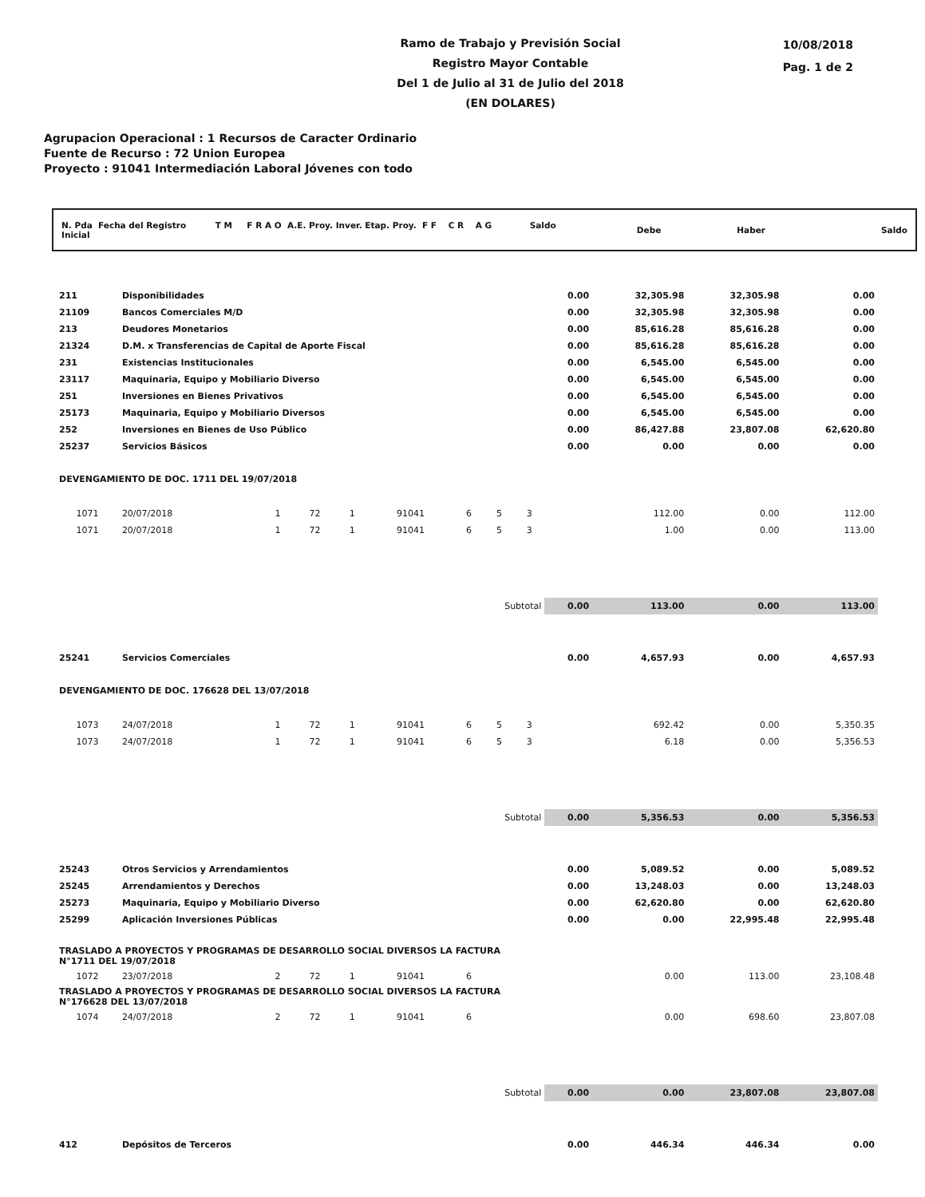Ramo de Trabajo y Previsión Social
Registro Mayor Contable
Del 1 de Julio al 31 de Julio del 2018
(EN DOLARES)
10/08/2018
Pag. 1 de 2
Agrupacion Operacional : 1 Recursos de Caracter Ordinario
Fuente de Recurso : 72 Union Europea
Proyecto : 91041 Intermediación Laboral Jóvenes con todo
N. Pda Fecha del Registro T M F R A O A.E. Proy. Inver. Etap. Proy. F F C R A G Saldo Inicial Debe Haber Saldo
| 211 | Disponibilidades | | | | | | | | 0.00 | 32,305.98 | 32,305.98 | 0.00 |
| 21109 | Bancos Comerciales M/D | | | | | | | | 0.00 | 32,305.98 | 32,305.98 | 0.00 |
| 213 | Deudores Monetarios | | | | | | | | 0.00 | 85,616.28 | 85,616.28 | 0.00 |
| 21324 | D.M. x Transferencias de Capital de Aporte Fiscal | | | | | | | | 0.00 | 85,616.28 | 85,616.28 | 0.00 |
| 231 | Existencias Institucionales | | | | | | | | 0.00 | 6,545.00 | 6,545.00 | 0.00 |
| 23117 | Maquinaria, Equipo y Mobiliario Diverso | | | | | | | | 0.00 | 6,545.00 | 6,545.00 | 0.00 |
| 251 | Inversiones en Bienes Privativos | | | | | | | | 0.00 | 6,545.00 | 6,545.00 | 0.00 |
| 25173 | Maquinaria, Equipo y Mobiliario Diversos | | | | | | | | 0.00 | 6,545.00 | 6,545.00 | 0.00 |
| 252 | Inversiones en Bienes de Uso Público | | | | | | | | 0.00 | 86,427.88 | 23,807.08 | 62,620.80 |
| 25237 | Servicios Básicos | | | | | | | | 0.00 | 0.00 | 0.00 | 0.00 |
| DEVENGAMIENTO DE DOC. 1711 DEL 19/07/2018 | | | | | | | | | | | | |
| 1071 | 20/07/2018 | 1 | 72 | 1 | 91041 | 6 | 5 | 3 | | 112.00 | 0.00 | 112.00 |
| 1071 | 20/07/2018 | 1 | 72 | 1 | 91041 | 6 | 5 | 3 | | 1.00 | 0.00 | 113.00 |
| Subtotal | | | | | | | | | 0.00 | 113.00 | 0.00 | 113.00 |
| 25241 | Servicios Comerciales | | | | | | | | 0.00 | 4,657.93 | 0.00 | 4,657.93 |
| DEVENGAMIENTO DE DOC. 176628 DEL 13/07/2018 | | | | | | | | | | | | |
| 1073 | 24/07/2018 | 1 | 72 | 1 | 91041 | 6 | 5 | 3 | | 692.42 | 0.00 | 5,350.35 |
| 1073 | 24/07/2018 | 1 | 72 | 1 | 91041 | 6 | 5 | 3 | | 6.18 | 0.00 | 5,356.53 |
| Subtotal | | | | | | | | | 0.00 | 5,356.53 | 0.00 | 5,356.53 |
| 25243 | Otros Servicios y Arrendamientos | | | | | | | | 0.00 | 5,089.52 | 0.00 | 5,089.52 |
| 25245 | Arrendamientos y Derechos | | | | | | | | 0.00 | 13,248.03 | 0.00 | 13,248.03 |
| 25273 | Maquinaria, Equipo y Mobiliario Diverso | | | | | | | | 0.00 | 62,620.80 | 0.00 | 62,620.80 |
| 25299 | Aplicación Inversiones Públicas | | | | | | | | 0.00 | 0.00 | 22,995.48 | 22,995.48 |
| TRASLADO A PROYECTOS Y PROGRAMAS DE DESARROLLO SOCIAL DIVERSOS LA FACTURA N°1711 DEL 19/07/2018 | | | | | | | | | | | | |
| 1072 | 23/07/2018 | 2 | 72 | 1 | 91041 | 6 | | | | 0.00 | 113.00 | 23,108.48 |
| TRASLADO A PROYECTOS Y PROGRAMAS DE DESARROLLO SOCIAL DIVERSOS LA FACTURA N°176628 DEL 13/07/2018 | | | | | | | | | | | | |
| 1074 | 24/07/2018 | 2 | 72 | 1 | 91041 | 6 | | | | 0.00 | 698.60 | 23,807.08 |
| Subtotal | | | | | | | | | 0.00 | 0.00 | 23,807.08 | 23,807.08 |
| 412 | Depósitos de Terceros | | | | | | | | 0.00 | 446.34 | 446.34 | 0.00 |